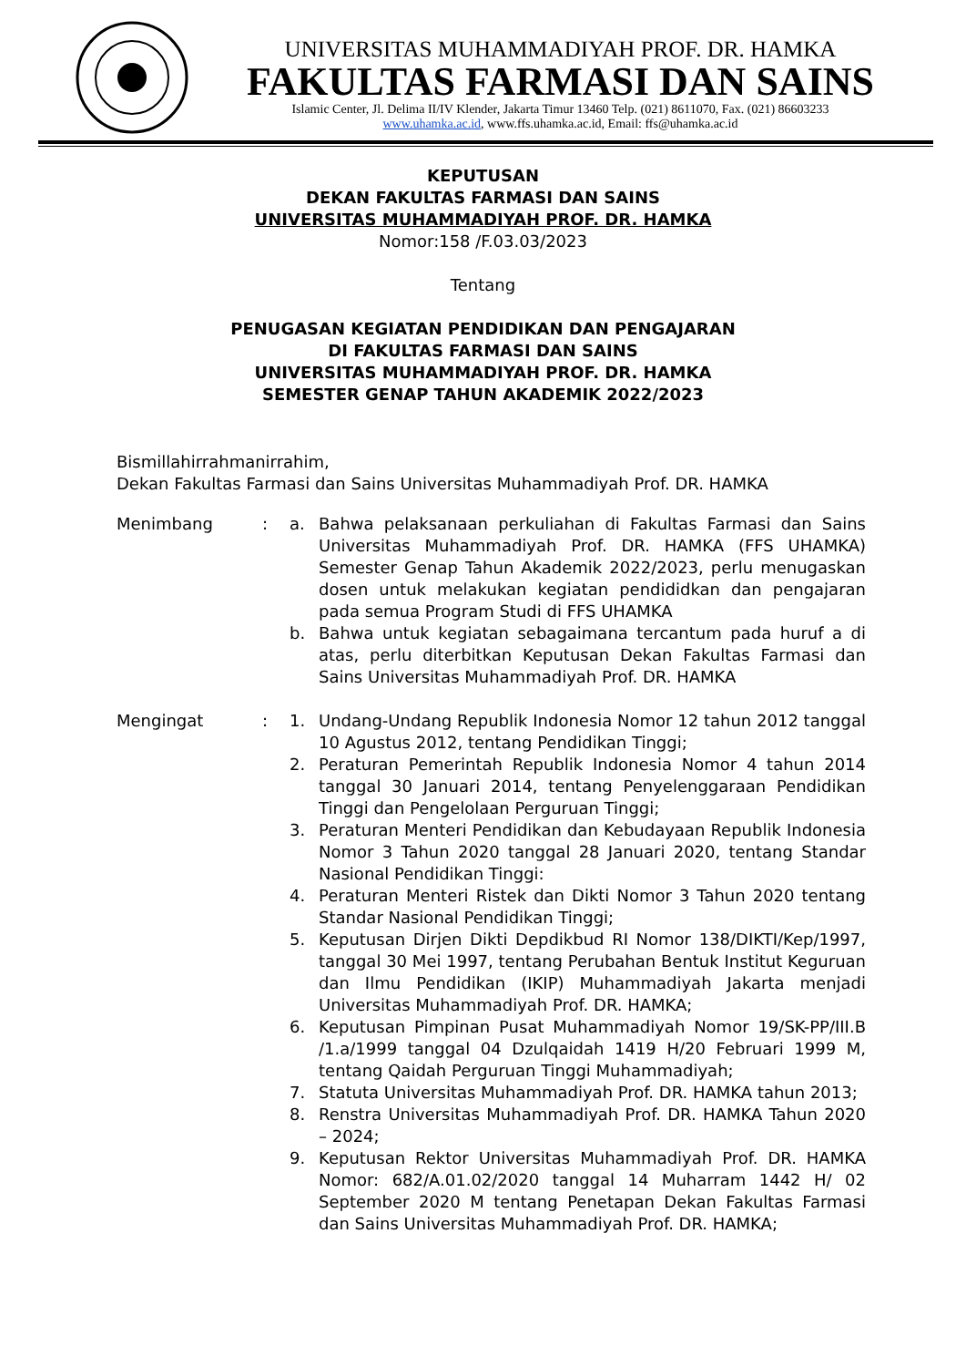UNIVERSITAS MUHAMMADIYAH PROF. DR. HAMKA
FAKULTAS FARMASI DAN SAINS
Islamic Center, Jl. Delima II/IV Klender, Jakarta Timur 13460 Telp. (021) 8611070, Fax. (021) 86603233
www.uhamka.ac.id, www.ffs.uhamka.ac.id, Email: ffs@uhamka.ac.id
KEPUTUSAN
DEKAN FAKULTAS FARMASI DAN SAINS
UNIVERSITAS MUHAMMADIYAH PROF. DR. HAMKA
Nomor:158 /F.03.03/2023
Tentang
PENUGASAN KEGIATAN PENDIDIKAN DAN PENGAJARAN
DI FAKULTAS FARMASI DAN SAINS
UNIVERSITAS MUHAMMADIYAH PROF. DR. HAMKA
SEMESTER GENAP TAHUN AKADEMIK 2022/2023
Bismillahirrahmanirrahim,
Dekan Fakultas Farmasi dan Sains Universitas Muhammadiyah Prof. DR. HAMKA
Menimbang : a. Bahwa pelaksanaan perkuliahan di Fakultas Farmasi dan Sains Universitas Muhammadiyah Prof. DR. HAMKA (FFS UHAMKA) Semester Genap Tahun Akademik 2022/2023, perlu menugaskan dosen untuk melakukan kegiatan pendididkan dan pengajaran pada semua Program Studi di FFS UHAMKA
b. Bahwa untuk kegiatan sebagaimana tercantum pada huruf a di atas, perlu diterbitkan Keputusan Dekan Fakultas Farmasi dan Sains Universitas Muhammadiyah Prof. DR. HAMKA
Mengingat : 1. Undang-Undang Republik Indonesia Nomor 12 tahun 2012 tanggal 10 Agustus 2012, tentang Pendidikan Tinggi;
2. Peraturan Pemerintah Republik Indonesia Nomor 4 tahun 2014 tanggal 30 Januari 2014, tentang Penyelenggaraan Pendidikan Tinggi dan Pengelolaan Perguruan Tinggi;
3. Peraturan Menteri Pendidikan dan Kebudayaan Republik Indonesia Nomor 3 Tahun 2020 tanggal 28 Januari 2020, tentang Standar Nasional Pendidikan Tinggi:
4. Peraturan Menteri Ristek dan Dikti Nomor 3 Tahun 2020 tentang Standar Nasional Pendidikan Tinggi;
5. Keputusan Dirjen Dikti Depdikbud RI Nomor 138/DIKTI/Kep/1997, tanggal 30 Mei 1997, tentang Perubahan Bentuk Institut Keguruan dan Ilmu Pendidikan (IKIP) Muhammadiyah Jakarta menjadi Universitas Muhammadiyah Prof. DR. HAMKA;
6. Keputusan Pimpinan Pusat Muhammadiyah Nomor 19/SK-PP/III.B /1.a/1999 tanggal 04 Dzulqaidah 1419 H/20 Februari 1999 M, tentang Qaidah Perguruan Tinggi Muhammadiyah;
7. Statuta Universitas Muhammadiyah Prof. DR. HAMKA tahun 2013;
8. Renstra Universitas Muhammadiyah Prof. DR. HAMKA Tahun 2020 – 2024;
9. Keputusan Rektor Universitas Muhammadiyah Prof. DR. HAMKA Nomor: 682/A.01.02/2020 tanggal 14 Muharram 1442 H/ 02 September 2020 M tentang Penetapan Dekan Fakultas Farmasi dan Sains Universitas Muhammadiyah Prof. DR. HAMKA;